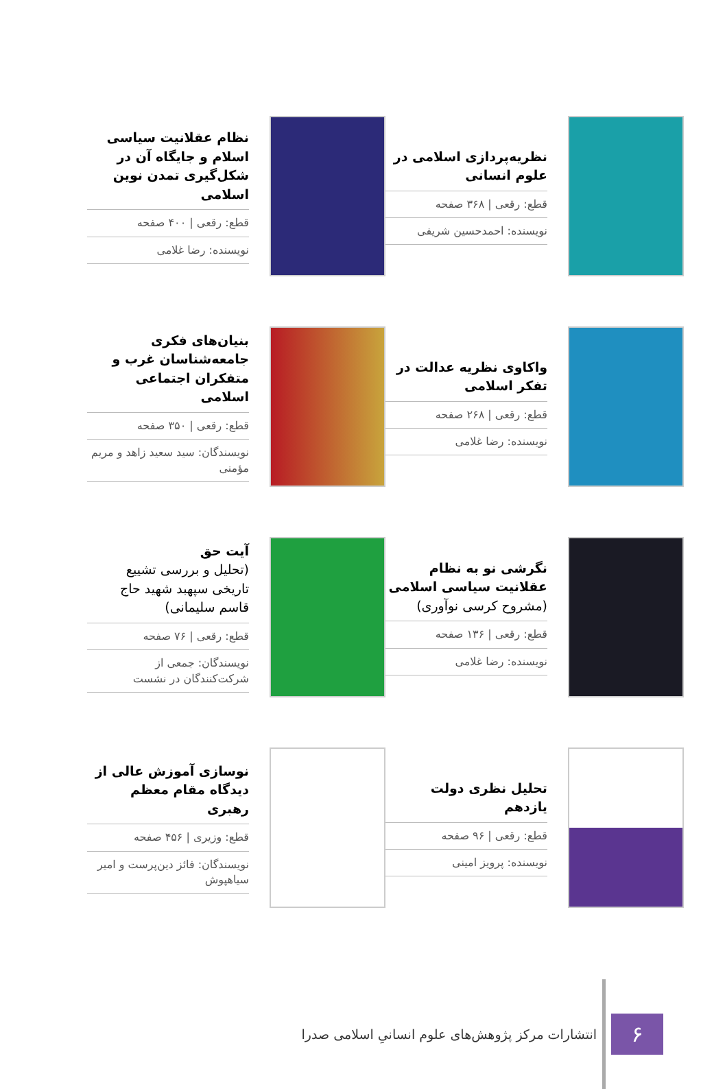نظریه‌پردازی اسلامی در علوم انسانی
قطع: رقعی | ۳۶۸ صفحه
نویسنده: احمدحسین شریفی
نظام عقلانیت سیاسی اسلام و جایگاه آن در شکل‌گیری تمدن نوین اسلامی
قطع: رقعی | ۴۰۰ صفحه
نویسنده: رضا غلامی
واکاوی نظریه عدالت در تفکر اسلامی
قطع: رقعی | ۲۶۸ صفحه
نویسنده: رضا غلامی
بنیان‌های فکری جامعه‌شناسان غرب و متفکران اجتماعی اسلامی
قطع: رقعی | ۳۵۰ صفحه
نویسندگان: سید سعید زاهد و مریم مؤمنی
نگرشی نو به نظام عقلانیت سیاسی اسلامی (مشروح کرسی نوآوری)
قطع: رقعی | ۱۳۶ صفحه
نویسنده: رضا غلامی
آیت حق
(تحلیل و بررسی تشییع تاریخی سپهبد شهید حاج قاسم سلیمانی)
قطع: رقعی | ۷۶ صفحه
نویسندگان: جمعی از شرکت‌کنندگان در نشست
تحلیل نظری دولت یازدهم
قطع: رقعی | ۹۶ صفحه
نویسنده: پرویز امینی
نوسازی آموزش عالی از دیدگاه مقام معظم رهبری
قطع: وزیری | ۴۵۶ صفحه
نویسندگان: فائز دین‌پرست و امیر سیاهپوش
۶
انتشارات مرکز پژوهش‌های علوم انسانیِ اسلامی صدرا